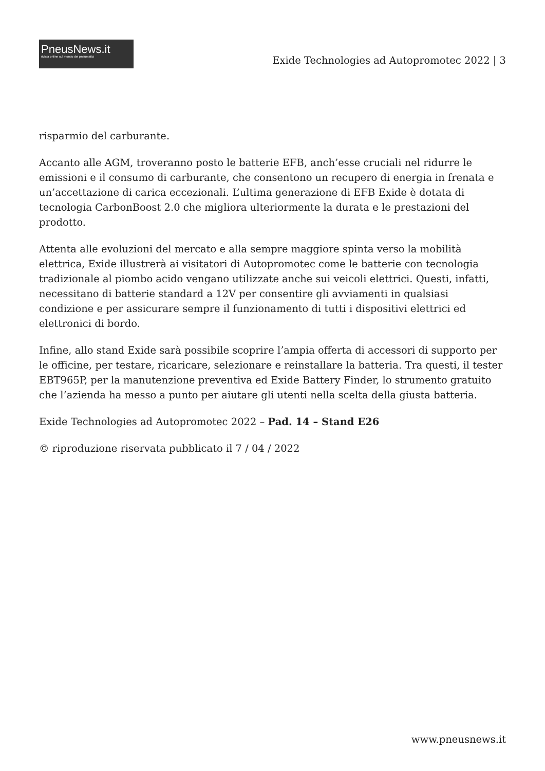PneusNews.it
rivista online sul mondo dei pneumatici
Exide Technologies ad Autopromotec 2022 | 3
risparmio del carburante.
Accanto alle AGM, troveranno posto le batterie EFB, anch’esse cruciali nel ridurre le emissioni e il consumo di carburante, che consentono un recupero di energia in frenata e un’accettazione di carica eccezionali. L’ultima generazione di EFB Exide è dotata di tecnologia CarbonBoost 2.0 che migliora ulteriormente la durata e le prestazioni del prodotto.
Attenta alle evoluzioni del mercato e alla sempre maggiore spinta verso la mobilità elettrica, Exide illustrerà ai visitatori di Autopromotec come le batterie con tecnologia tradizionale al piombo acido vengano utilizzate anche sui veicoli elettrici. Questi, infatti, necessitano di batterie standard a 12V per consentire gli avviamenti in qualsiasi condizione e per assicurare sempre il funzionamento di tutti i dispositivi elettrici ed elettronici di bordo.
Infine, allo stand Exide sarà possibile scoprire l’ampia offerta di accessori di supporto per le officine, per testare, ricaricare, selezionare e reinstallare la batteria. Tra questi, il tester EBT965P, per la manutenzione preventiva ed Exide Battery Finder, lo strumento gratuito che l’azienda ha messo a punto per aiutare gli utenti nella scelta della giusta batteria.
Exide Technologies ad Autopromotec 2022 – Pad. 14 – Stand E26
© riproduzione riservata pubblicato il 7 / 04 / 2022
www.pneusnews.it